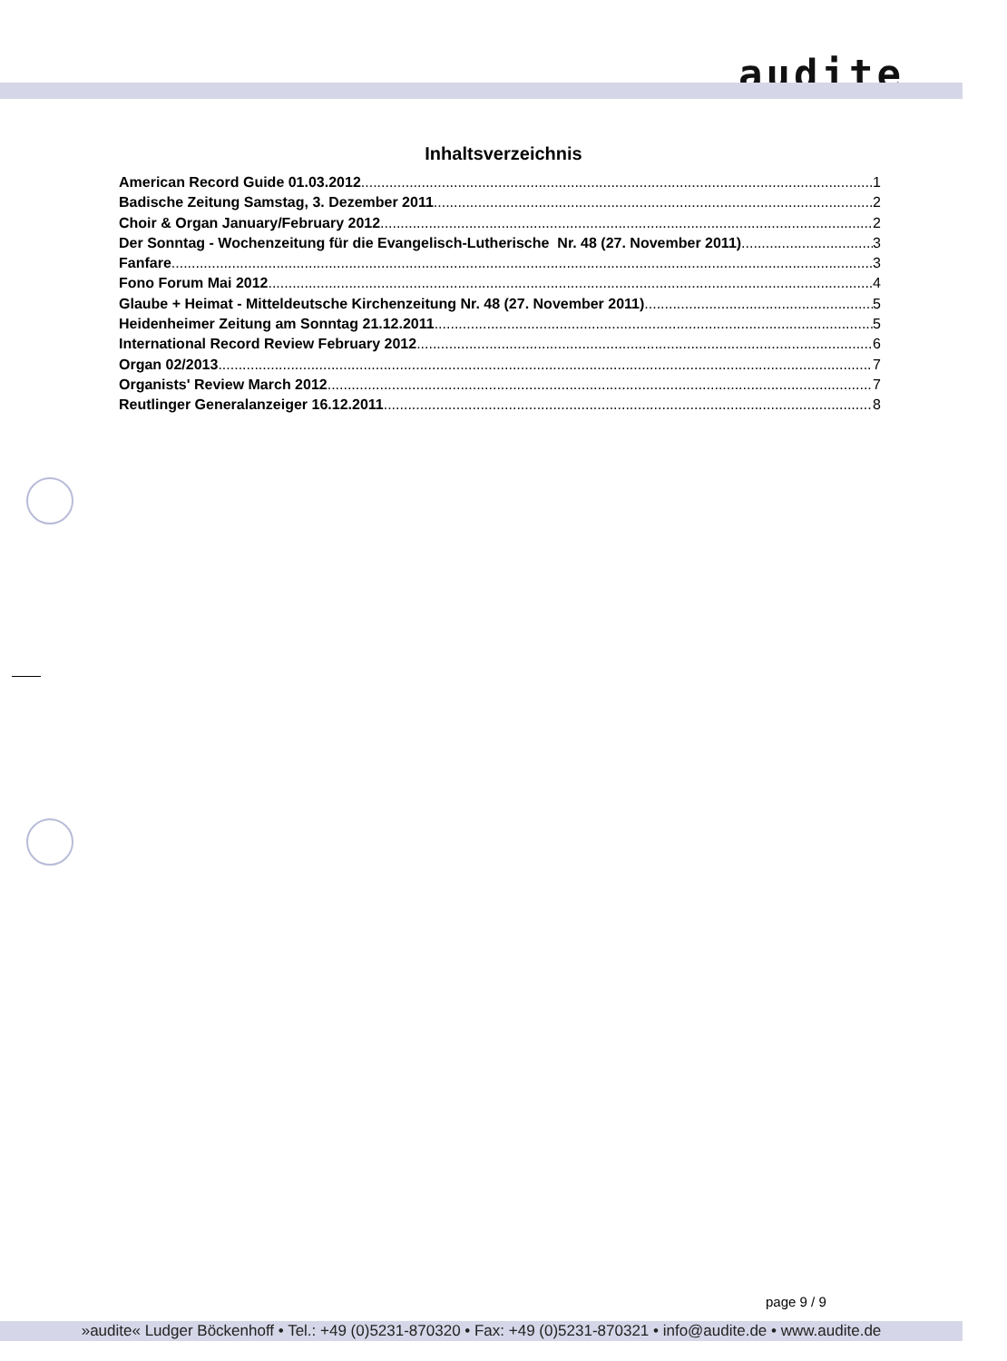audite
Inhaltsverzeichnis
American Record Guide 01.03.2012 1
Badische Zeitung Samstag, 3. Dezember 2011 2
Choir & Organ January/February 2012 2
Der Sonntag - Wochenzeitung für die Evangelisch-Lutherische Nr. 48 (27. November 2011) 3
Fanfare 3
Fono Forum Mai 2012 4
Glaube + Heimat - Mitteldeutsche Kirchenzeitung Nr. 48 (27. November 2011) 5
Heidenheimer Zeitung am Sonntag 21.12.2011 5
International Record Review February 2012 6
Organ 02/2013 7
Organists' Review March 2012 7
Reutlinger Generalanzeiger 16.12.2011 8
page 9 / 9
»audite« Ludger Böckenhoff • Tel.: +49 (0)5231-870320 • Fax: +49 (0)5231-870321 • info@audite.de • www.audite.de